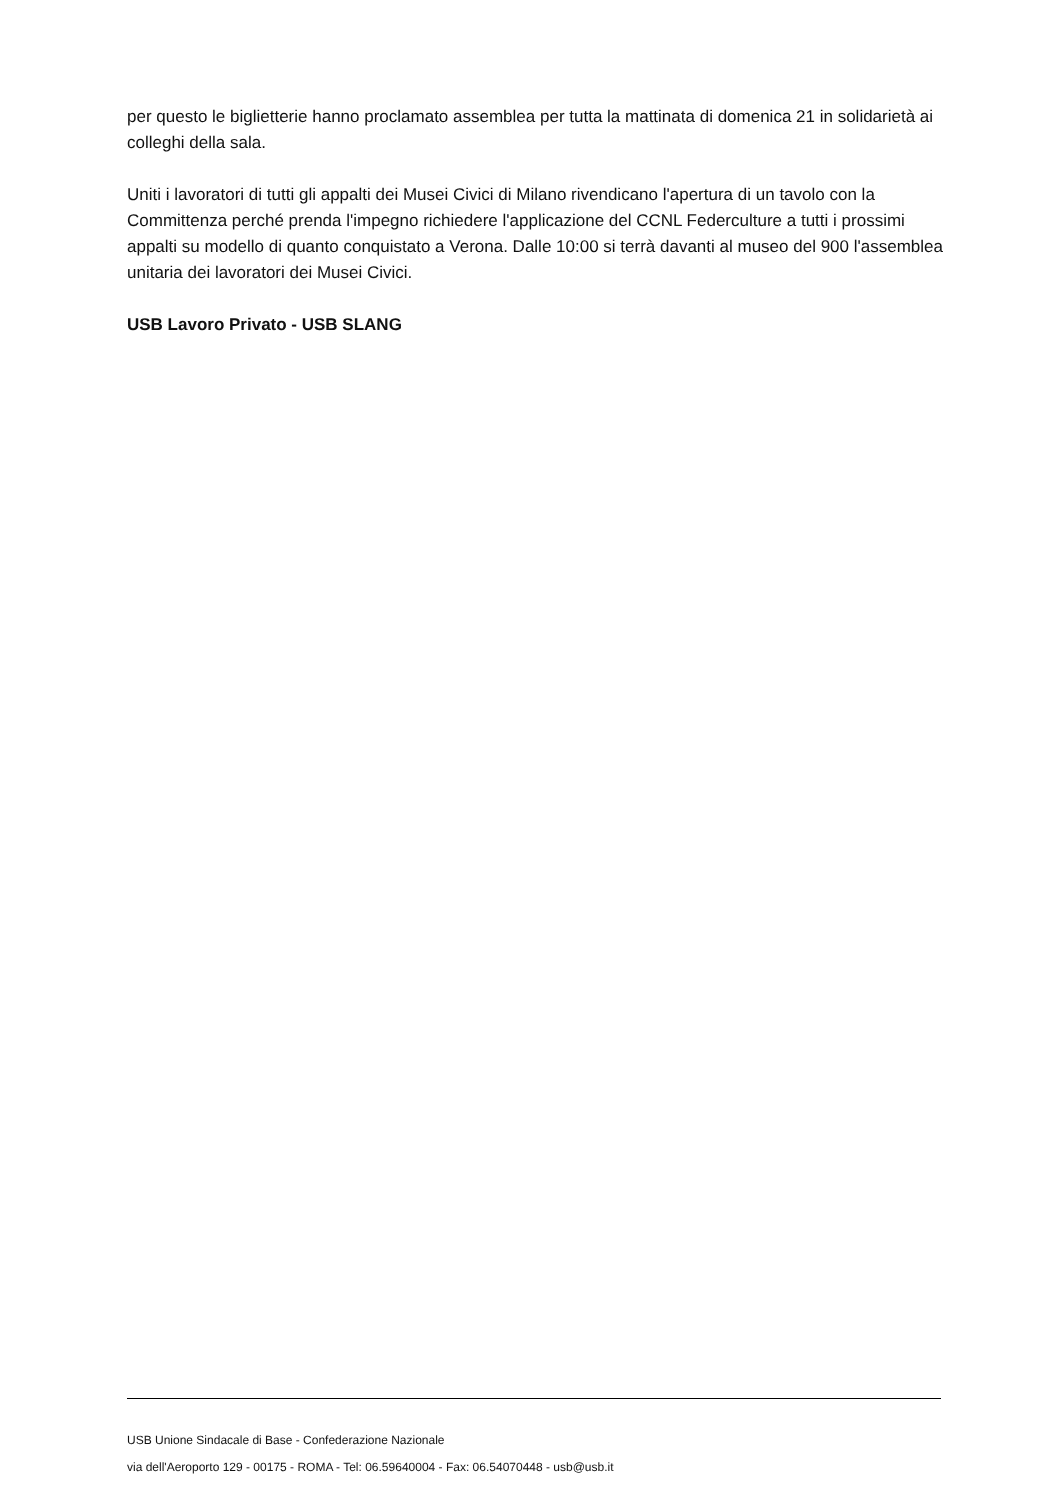per questo le biglietterie hanno proclamato assemblea per tutta la mattinata di domenica 21 in solidarietà ai colleghi della sala.
Uniti i lavoratori di tutti gli appalti dei Musei Civici di Milano rivendicano l'apertura di un tavolo con la Committenza perché prenda l'impegno richiedere l'applicazione del CCNL Federculture a tutti i prossimi appalti su modello di quanto conquistato a Verona. Dalle 10:00 si terrà davanti al museo del 900 l'assemblea unitaria dei lavoratori dei Musei Civici.
USB Lavoro Privato - USB SLANG
USB Unione Sindacale di Base - Confederazione Nazionale
via dell'Aeroporto 129 - 00175 - ROMA - Tel: 06.59640004 - Fax: 06.54070448 - usb@usb.it